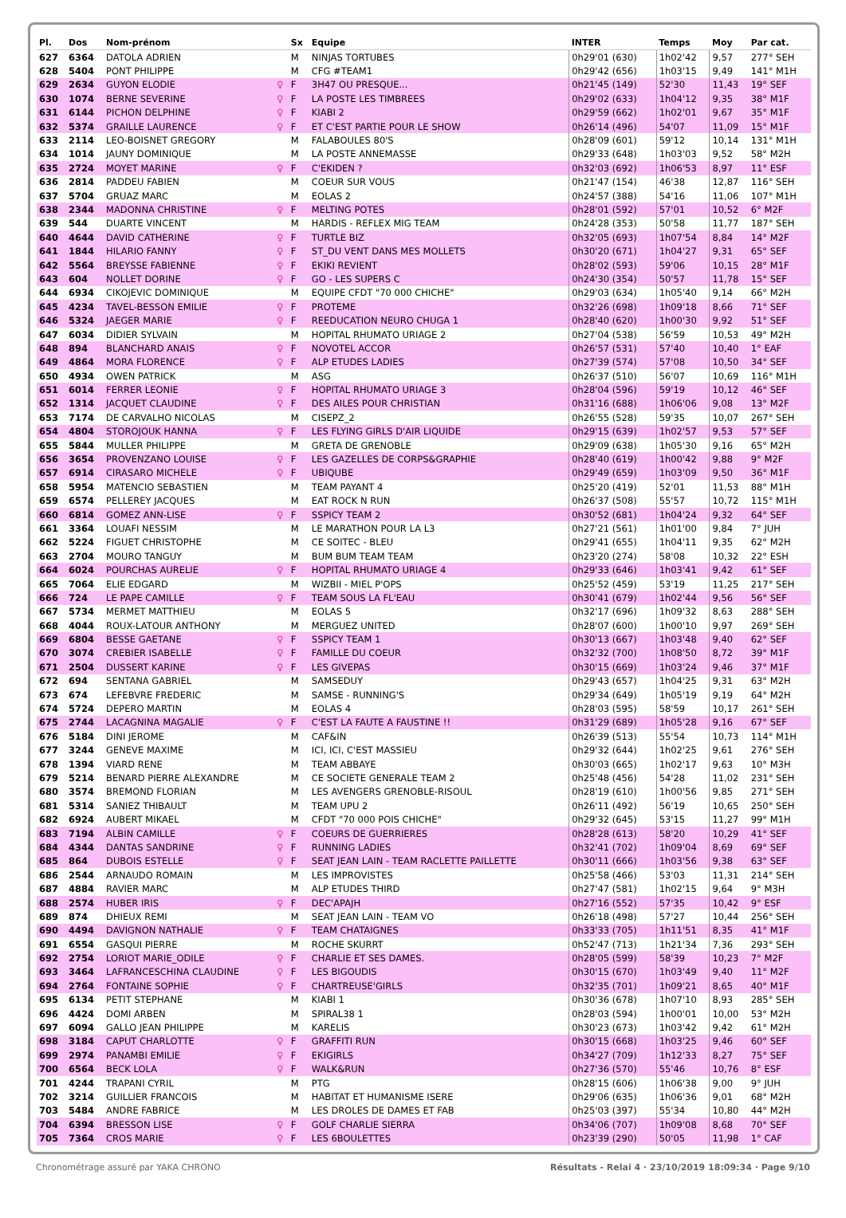| Pl. | Dos | Nom-prénom | | Sx | Equipe | INTER | Temps | Moy | Par cat. |
| --- | --- | --- | --- | --- | --- | --- | --- | --- | --- |
| 627 | 6364 | DATOLA ADRIEN | | M | NINJAS TORTUBES | 0h29'01 (630) | 1h02'42 | 9,57 | 277° SEH |
| 628 | 5404 | PONT PHILIPPE | | M | CFG #TEAM1 | 0h29'42 (656) | 1h03'15 | 9,49 | 141° M1H |
| 629 | 2634 | GUYON ELODIE | ♀ | F | 3H47 OU PRESQUE... | 0h21'45 (149) | 52'30 | 11,43 | 19° SEF |
| 630 | 1074 | BERNE SEVERINE | ♀ | F | LA POSTE LES TIMBREES | 0h29'02 (633) | 1h04'12 | 9,35 | 38° M1F |
| 631 | 6144 | PICHON DELPHINE | ♀ | F | KIABI 2 | 0h29'59 (662) | 1h02'01 | 9,67 | 35° M1F |
| 632 | 5374 | GRAILLE LAURENCE | ♀ | F | ET C'EST PARTIE POUR LE SHOW | 0h26'14 (496) | 54'07 | 11,09 | 15° M1F |
| 633 | 2114 | LEO-BOISNET GREGORY | | M | FALABOULES 80'S | 0h28'09 (601) | 59'12 | 10,14 | 131° M1H |
| 634 | 1014 | JAUNY DOMINIQUE | | M | LA POSTE ANNEMASSE | 0h29'33 (648) | 1h03'03 | 9,52 | 58° M2H |
| 635 | 2724 | MOYET MARINE | ♀ | F | C'EKIDEN ? | 0h32'03 (692) | 1h06'53 | 8,97 | 11° ESF |
| 636 | 2814 | PADDEU FABIEN | | M | COEUR SUR VOUS | 0h21'47 (154) | 46'38 | 12,87 | 116° SEH |
| 637 | 5704 | GRUAZ MARC | | M | EOLAS 2 | 0h24'57 (388) | 54'16 | 11,06 | 107° M1H |
| 638 | 2344 | MADONNA CHRISTINE | ♀ | F | MELTING POTES | 0h28'01 (592) | 57'01 | 10,52 | 6° M2F |
| 639 | 544 | DUARTE VINCENT | | M | HARDIS - REFLEX MIG TEAM | 0h24'28 (353) | 50'58 | 11,77 | 187° SEH |
| 640 | 4644 | DAVID CATHERINE | ♀ | F | TURTLE BIZ | 0h32'05 (693) | 1h07'54 | 8,84 | 14° M2F |
| 641 | 1844 | HILARIO FANNY | ♀ | F | ST_DU VENT DANS MES MOLLETS | 0h30'20 (671) | 1h04'27 | 9,31 | 65° SEF |
| 642 | 5564 | BREYSSE FABIENNE | ♀ | F | EKIKI REVIENT | 0h28'02 (593) | 59'06 | 10,15 | 28° M1F |
| 643 | 604 | NOLLET DORINE | ♀ | F | GO - LES SUPERS C | 0h24'30 (354) | 50'57 | 11,78 | 15° SEF |
| 644 | 6934 | CIKOJEVIC DOMINIQUE | | M | EQUIPE CFDT "70 000 CHICHE" | 0h29'03 (634) | 1h05'40 | 9,14 | 66° M2H |
| 645 | 4234 | TAVEL-BESSON EMILIE | ♀ | F | PROTEME | 0h32'26 (698) | 1h09'18 | 8,66 | 71° SEF |
| 646 | 5324 | JAEGER MARIE | ♀ | F | REEDUCATION NEURO CHUGA 1 | 0h28'40 (620) | 1h00'30 | 9,92 | 51° SEF |
| 647 | 6034 | DIDIER SYLVAIN | | M | HOPITAL RHUMATO URIAGE 2 | 0h27'04 (538) | 56'59 | 10,53 | 49° M2H |
| 648 | 894 | BLANCHARD ANAIS | ♀ | F | NOVOTEL ACCOR | 0h26'57 (531) | 57'40 | 10,40 | 1° EAF |
| 649 | 4864 | MORA FLORENCE | ♀ | F | ALP ETUDES LADIES | 0h27'39 (574) | 57'08 | 10,50 | 34° SEF |
| 650 | 4934 | OWEN PATRICK | | M | ASG | 0h26'37 (510) | 56'07 | 10,69 | 116° M1H |
| 651 | 6014 | FERRER LEONIE | ♀ | F | HOPITAL RHUMATO URIAGE 3 | 0h28'04 (596) | 59'19 | 10,12 | 46° SEF |
| 652 | 1314 | JACQUET CLAUDINE | ♀ | F | DES AILES POUR CHRISTIAN | 0h31'16 (688) | 1h06'06 | 9,08 | 13° M2F |
| 653 | 7174 | DE CARVALHO NICOLAS | | M | CISEPZ_2 | 0h26'55 (528) | 59'35 | 10,07 | 267° SEH |
| 654 | 4804 | STOROJOUK HANNA | ♀ | F | LES FLYING GIRLS D'AIR LIQUIDE | 0h29'15 (639) | 1h02'57 | 9,53 | 57° SEF |
| 655 | 5844 | MULLER PHILIPPE | | M | GRETA DE GRENOBLE | 0h29'09 (638) | 1h05'30 | 9,16 | 65° M2H |
| 656 | 3654 | PROVENZANO LOUISE | ♀ | F | LES GAZELLES DE CORPS&GRAPHIE | 0h28'40 (619) | 1h00'42 | 9,88 | 9° M2F |
| 657 | 6914 | CIRASARO MICHELE | ♀ | F | UBIQUBE | 0h29'49 (659) | 1h03'09 | 9,50 | 36° M1F |
| 658 | 5954 | MATENCIO SEBASTIEN | | M | TEAM PAYANT 4 | 0h25'20 (419) | 52'01 | 11,53 | 88° M1H |
| 659 | 6574 | PELLEREY JACQUES | | M | EAT ROCK N RUN | 0h26'37 (508) | 55'57 | 10,72 | 115° M1H |
| 660 | 6814 | GOMEZ ANN-LISE | ♀ | F | SSPICY TEAM 2 | 0h30'52 (681) | 1h04'24 | 9,32 | 64° SEF |
| 661 | 3364 | LOUAFI NESSIM | | M | LE MARATHON POUR LA L3 | 0h27'21 (561) | 1h01'00 | 9,84 | 7° JUH |
| 662 | 5224 | FIGUET CHRISTOPHE | | M | CE SOITEC - BLEU | 0h29'41 (655) | 1h04'11 | 9,35 | 62° M2H |
| 663 | 2704 | MOURO TANGUY | | M | BUM BUM TEAM TEAM | 0h23'20 (274) | 58'08 | 10,32 | 22° ESH |
| 664 | 6024 | POURCHAS AURELIE | ♀ | F | HOPITAL RHUMATO URIAGE 4 | 0h29'33 (646) | 1h03'41 | 9,42 | 61° SEF |
| 665 | 7064 | ELIE EDGARD | | M | WIZBII - MIEL P'OPS | 0h25'52 (459) | 53'19 | 11,25 | 217° SEH |
| 666 | 724 | LE PAPE CAMILLE | ♀ | F | TEAM SOUS LA FL'EAU | 0h30'41 (679) | 1h02'44 | 9,56 | 56° SEF |
| 667 | 5734 | MERMET MATTHIEU | | M | EOLAS 5 | 0h32'17 (696) | 1h09'32 | 8,63 | 288° SEH |
| 668 | 4044 | ROUX-LATOUR ANTHONY | | M | MERGUEZ UNITED | 0h28'07 (600) | 1h00'10 | 9,97 | 269° SEH |
| 669 | 6804 | BESSE GAETANE | ♀ | F | SSPICY TEAM 1 | 0h30'13 (667) | 1h03'48 | 9,40 | 62° SEF |
| 670 | 3074 | CREBIER ISABELLE | ♀ | F | FAMILLE DU COEUR | 0h32'32 (700) | 1h08'50 | 8,72 | 39° M1F |
| 671 | 2504 | DUSSERT KARINE | ♀ | F | LES GIVEPAS | 0h30'15 (669) | 1h03'24 | 9,46 | 37° M1F |
| 672 | 694 | SENTANA GABRIEL | | M | SAMSEDUY | 0h29'43 (657) | 1h04'25 | 9,31 | 63° M2H |
| 673 | 674 | LEFEBVRE FREDERIC | | M | SAMSE - RUNNING'S | 0h29'34 (649) | 1h05'19 | 9,19 | 64° M2H |
| 674 | 5724 | DEPERO MARTIN | | M | EOLAS 4 | 0h28'03 (595) | 58'59 | 10,17 | 261° SEH |
| 675 | 2744 | LACAGNINA MAGALIE | ♀ | F | C'EST LA FAUTE A FAUSTINE !! | 0h31'29 (689) | 1h05'28 | 9,16 | 67° SEF |
| 676 | 5184 | DINI JEROME | | M | CAF&IN | 0h26'39 (513) | 55'54 | 10,73 | 114° M1H |
| 677 | 3244 | GENEVE MAXIME | | M | ICI, ICI, C'EST MASSIEU | 0h29'32 (644) | 1h02'25 | 9,61 | 276° SEH |
| 678 | 1394 | VIARD RENE | | M | TEAM ABBAYE | 0h30'03 (665) | 1h02'17 | 9,63 | 10° M3H |
| 679 | 5214 | BENARD PIERRE ALEXANDRE | | M | CE SOCIETE GENERALE TEAM 2 | 0h25'48 (456) | 54'28 | 11,02 | 231° SEH |
| 680 | 3574 | BREMOND FLORIAN | | M | LES AVENGERS GRENOBLE-RISOUL | 0h28'19 (610) | 1h00'56 | 9,85 | 271° SEH |
| 681 | 5314 | SANIEZ THIBAULT | | M | TEAM UPU 2 | 0h26'11 (492) | 56'19 | 10,65 | 250° SEH |
| 682 | 6924 | AUBERT MIKAEL | | M | CFDT "70 000 POIS CHICHE" | 0h29'32 (645) | 53'15 | 11,27 | 99° M1H |
| 683 | 7194 | ALBIN CAMILLE | ♀ | F | COEURS DE GUERRIERES | 0h28'28 (613) | 58'20 | 10,29 | 41° SEF |
| 684 | 4344 | DANTAS SANDRINE | ♀ | F | RUNNING LADIES | 0h32'41 (702) | 1h09'04 | 8,69 | 69° SEF |
| 685 | 864 | DUBOIS ESTELLE | ♀ | F | SEAT JEAN LAIN - TEAM RACLETTE PAILLETTE | 0h30'11 (666) | 1h03'56 | 9,38 | 63° SEF |
| 686 | 2544 | ARNAUDO ROMAIN | | M | LES IMPROVISTES | 0h25'58 (466) | 53'03 | 11,31 | 214° SEH |
| 687 | 4884 | RAVIER MARC | | M | ALP ETUDES THIRD | 0h27'47 (581) | 1h02'15 | 9,64 | 9° M3H |
| 688 | 2574 | HUBER IRIS | ♀ | F | DEC'APAJH | 0h27'16 (552) | 57'35 | 10,42 | 9° ESF |
| 689 | 874 | DHIEUX REMI | | M | SEAT JEAN LAIN - TEAM VO | 0h26'18 (498) | 57'27 | 10,44 | 256° SEH |
| 690 | 4494 | DAVIGNON NATHALIE | ♀ | F | TEAM CHATAIGNES | 0h33'33 (705) | 1h11'51 | 8,35 | 41° M1F |
| 691 | 6554 | GASQUI PIERRE | | M | ROCHE SKURRT | 0h52'47 (713) | 1h21'34 | 7,36 | 293° SEH |
| 692 | 2754 | LORIOT MARIE_ODILE | ♀ | F | CHARLIE ET SES DAMES. | 0h28'05 (599) | 58'39 | 10,23 | 7° M2F |
| 693 | 3464 | LAFRANCESCHINA CLAUDINE | ♀ | F | LES BIGOUDIS | 0h30'15 (670) | 1h03'49 | 9,40 | 11° M2F |
| 694 | 2764 | FONTAINE SOPHIE | ♀ | F | CHARTREUSE'GIRLS | 0h32'35 (701) | 1h09'21 | 8,65 | 40° M1F |
| 695 | 6134 | PETIT STEPHANE | | M | KIABI 1 | 0h30'36 (678) | 1h07'10 | 8,93 | 285° SEH |
| 696 | 4424 | DOMI ARBEN | | M | SPIRAL38 1 | 0h28'03 (594) | 1h00'01 | 10,00 | 53° M2H |
| 697 | 6094 | GALLO JEAN PHILIPPE | | M | KARELIS | 0h30'23 (673) | 1h03'42 | 9,42 | 61° M2H |
| 698 | 3184 | CAPUT CHARLOTTE | ♀ | F | GRAFFITI RUN | 0h30'15 (668) | 1h03'25 | 9,46 | 60° SEF |
| 699 | 2974 | PANAMBI EMILIE | ♀ | F | EKIGIRLS | 0h34'27 (709) | 1h12'33 | 8,27 | 75° SEF |
| 700 | 6564 | BECK LOLA | ♀ | F | WALK&RUN | 0h27'36 (570) | 55'46 | 10,76 | 8° ESF |
| 701 | 4244 | TRAPANI CYRIL | | M | PTG | 0h28'15 (606) | 1h06'38 | 9,00 | 9° JUH |
| 702 | 3214 | GUILLIER FRANCOIS | | M | HABITAT ET HUMANISME ISERE | 0h29'06 (635) | 1h06'36 | 9,01 | 68° M2H |
| 703 | 5484 | ANDRE FABRICE | | M | LES DROLES DE DAMES ET FAB | 0h25'03 (397) | 55'34 | 10,80 | 44° M2H |
| 704 | 6394 | BRESSON LISE | ♀ | F | GOLF CHARLIE SIERRA | 0h34'06 (707) | 1h09'08 | 8,68 | 70° SEF |
| 705 | 7364 | CROS MARIE | ♀ | F | LES 6BOULETTES | 0h23'39 (290) | 50'05 | 11,98 | 1° CAF |
Chronométrage assuré par YAKA CHRONO Résultats - Relai 4 · 23/10/2019 18:09:34 · Page 9/10